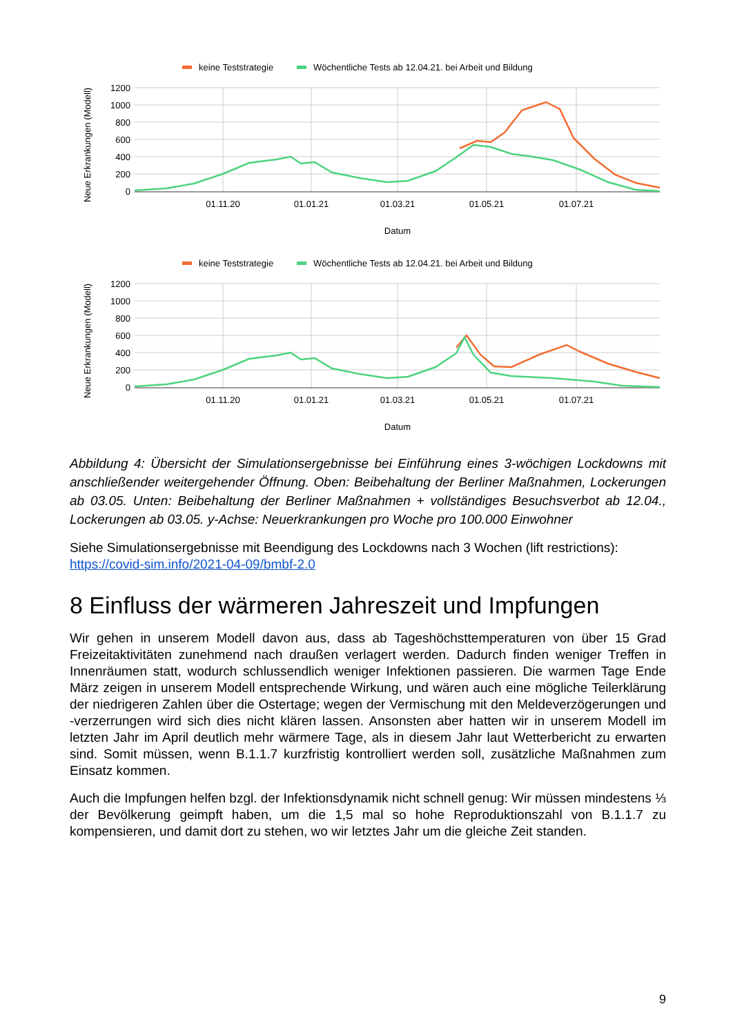keine Teststrategie
Wöchentliche Tests ab 12.04.21. bei Arbeit und Bildung
Neue Erkrankungen (Modell)
1200
1000
800
600
400
200
0
01.11.20
01.01.21
01.03.21
01.05.21
01.07.21
Datum
keine Teststrategie
Wöchentliche Tests ab 12.04.21. bei Arbeit und Bildung
Neue Erkrankungen (Modell)
1200
1000
800
600
400
200
0
01.11.20
01.01.21
01.03.21
01.05.21
01.07.21
Datum
Abbildung 4: Übersicht der Simulationsergebnisse bei Einführung eines 3-wöchigen Lockdowns mit anschließender weitergehender Öffnung. Oben: Beibehaltung der Berliner Maßnahmen, Lockerungen ab 03.05. Unten: Beibehaltung der Berliner Maßnahmen + vollständiges Besuchsverbot ab 12.04., Lockerungen ab 03.05. y-Achse: Neuerkrankungen pro Woche pro 100.000 Einwohner
Siehe Simulationsergebnisse mit Beendigung des Lockdowns nach 3 Wochen (lift restrictions): https://covid-sim.info/2021-04-09/bmbf-2.0
8 Einfluss der wärmeren Jahreszeit und Impfungen
Wir gehen in unserem Modell davon aus, dass ab Tageshöchsttemperaturen von über 15 Grad Freizeitaktivitäten zunehmend nach draußen verlagert werden. Dadurch finden weniger Treffen in Innenräumen statt, wodurch schlussendlich weniger Infektionen passieren. Die warmen Tage Ende März zeigen in unserem Modell entsprechende Wirkung, und wären auch eine mögliche Teilerklärung der niedrigeren Zahlen über die Ostertage; wegen der Vermischung mit den Meldeverzögerungen und -verzerrungen wird sich dies nicht klären lassen. Ansonsten aber hatten wir in unserem Modell im letzten Jahr im April deutlich mehr wärmere Tage, als in diesem Jahr laut Wetterbericht zu erwarten sind. Somit müssen, wenn B.1.1.7 kurzfristig kontrolliert werden soll, zusätzliche Maßnahmen zum Einsatz kommen.
Auch die Impfungen helfen bzgl. der Infektionsdynamik nicht schnell genug: Wir müssen mindestens ⅓ der Bevölkerung geimpft haben, um die 1,5 mal so hohe Reproduktionszahl von B.1.1.7 zu kompensieren, und damit dort zu stehen, wo wir letztes Jahr um die gleiche Zeit standen.
9